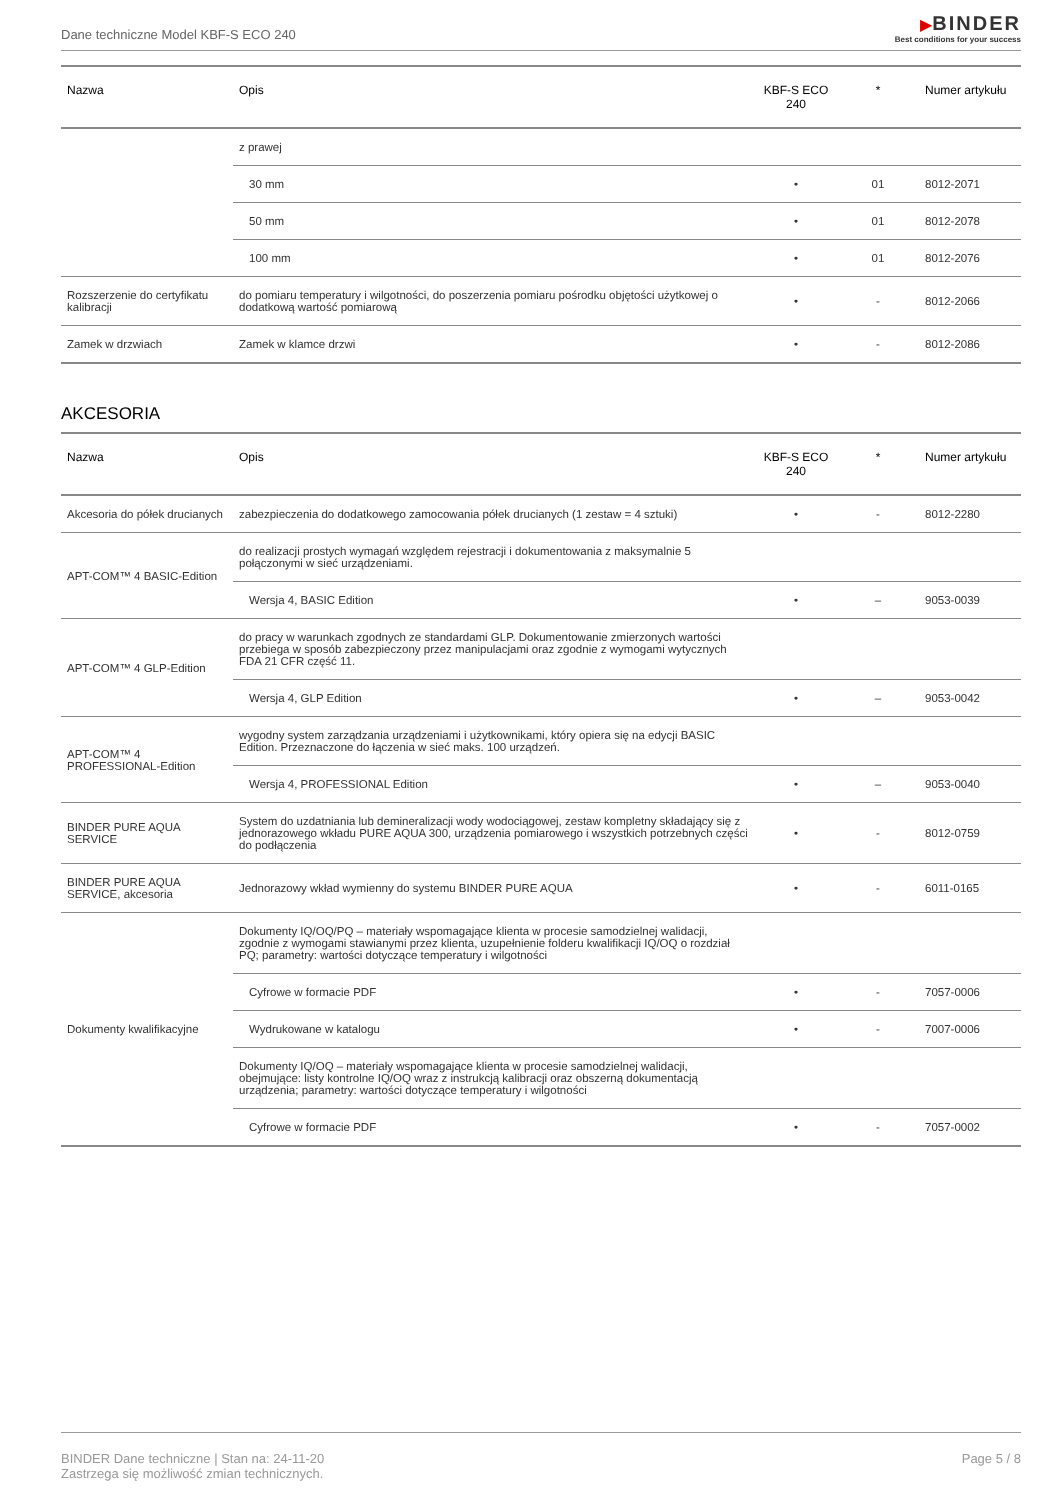Dane techniczne Model KBF-S ECO 240
▶BINDER
Best conditions for your success
| Nazwa | Opis | KBF-S ECO 240 | * | Numer artykułu |
| --- | --- | --- | --- | --- |
| | z prawej | | | |
| | 30 mm | • | 01 | 8012-2071 |
| | 50 mm | • | 01 | 8012-2078 |
| | 100 mm | • | 01 | 8012-2076 |
| Rozszerzenie do certyfikatu kalibracji | do pomiaru temperatury i wilgotności, do poszerzenia pomiaru pośrodku objętości użytkowej o dodatkową wartość pomiarową | • | - | 8012-2066 |
| Zamek w drzwiach | Zamek w klamce drzwi | • | - | 8012-2086 |
AKCESORIA
| Nazwa | Opis | KBF-S ECO 240 | * | Numer artykułu |
| --- | --- | --- | --- | --- |
| Akcesoria do półek drucianych | zabezpieczenia do dodatkowego zamocowania półek drucianych (1 zestaw = 4 sztuki) | • | - | 8012-2280 |
| APT-COM™ 4 BASIC-Edition | do realizacji prostych wymagań względem rejestracji i dokumentowania z maksymalnie 5 połączonymi w sieć urządzeniami. | | | |
| | Wersja 4, BASIC Edition | • | – | 9053-0039 |
| APT-COM™ 4 GLP-Edition | do pracy w warunkach zgodnych ze standardami GLP. Dokumentowanie zmierzonych wartości przebiega w sposób zabezpieczony przez manipulacjami oraz zgodnie z wymogami wytycznych FDA 21 CFR część 11. | | | |
| | Wersja 4, GLP Edition | • | – | 9053-0042 |
| APT-COM™ 4 PROFESSIONAL-Edition | wygodny system zarządzania urządzeniami i użytkownikami, który opiera się na edycji BASIC Edition. Przeznaczone do łączenia w sieć maks. 100 urządzeń. | | | |
| | Wersja 4, PROFESSIONAL Edition | • | – | 9053-0040 |
| BINDER PURE AQUA SERVICE | System do uzdatniania lub demineralizacji wody wodociągowej, zestaw kompletny składający się z jednorazowego wkładu PURE AQUA 300, urządzenia pomiarowego i wszystkich potrzebnych części do podłączenia | • | - | 8012-0759 |
| BINDER PURE AQUA SERVICE, akcesoria | Jednorazowy wkład wymienny do systemu BINDER PURE AQUA | • | - | 6011-0165 |
| Dokumenty kwalifikacyjne | Dokumenty IQ/OQ/PQ – materiały wspomagające klienta w procesie samodzielnej walidacji, zgodnie z wymogami stawianymi przez klienta, uzupełnienie folderu kwalifikacji IQ/OQ o rozdział PQ; parametry: wartości dotyczące temperatury i wilgotności | | | |
| | Cyfrowe w formacie PDF | • | - | 7057-0006 |
| | Wydrukowane w katalogu | • | - | 7007-0006 |
| | Dokumenty IQ/OQ – materiały wspomagające klienta w procesie samodzielnej walidacji, obejmujące: listy kontrolne IQ/OQ wraz z instrukcją kalibracji oraz obszerną dokumentacją urządzenia; parametry: wartości dotyczące temperatury i wilgotności | | | |
| | Cyfrowe w formacie PDF | • | - | 7057-0002 |
BINDER Dane techniczne | Stan na: 24-11-20
Zastrzega się możliwość zmian technicznych.
Page 5 / 8